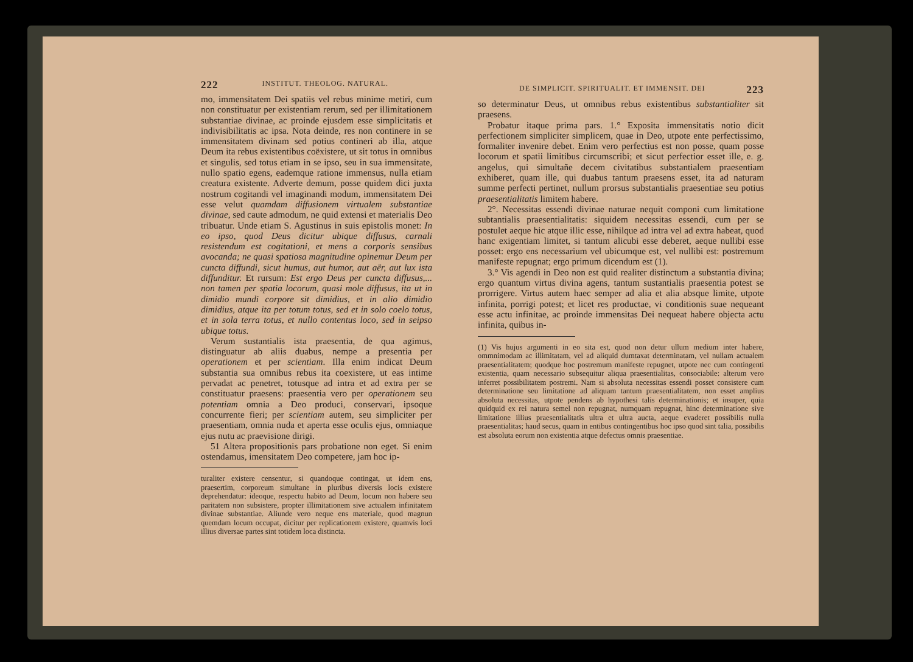222 INSTITUT. THEOLOG. NATURAL.
mo, immensitatem Dei spatiis vel rebus minime metiri, cum non constituatur per existentiam rerum, sed per illimitationem substantiae divinae, ac proinde ejusdem esse simplicitatis et indivisibilitatis ac ipsa. Nota deinde, res non continere in se immensitatem divinam sed potius contineri ab illa, atque Deum ita rebus existentibus coëxistere, ut sit totus in omnibus et singulis, sed totus etiam in se ipso, seu in sua immensitate, nullo spatio egens, eademque ratione immensus, nulla etiam creatura existente. Adverte demum, posse quidem dici juxta nostrum cogitandi vel imaginandi modum, immensitatem Dei esse velut quamdam diffusionem virtualem substantiae divinae, sed caute admodum, ne quid extensi et materialis Deo tribuatur. Unde etiam S. Agustinus in suis epistolis monet: In eo ipso, quod Deus dicitur ubique diffusus, carnali resistendum est cogitationi, et mens a corporis sensibus avocanda; ne quasi spatiosa magnitudine opinemur Deum per cuncta diffundi, sicut humus, aut humor, aut aër, aut lux ista diffunditur. Et rursum: Est ergo Deus per cuncta diffusus,... non tamen per spatia locorum, quasi mole diffusus, ita ut in dimidio mundi corpore sit dimidius, et in alio dimidio dimidius, atque ita per totum totus, sed et in solo coelo totus, et in sola terra totus, et nullo contentus loco, sed in seipso ubique totus.
Verum sustantialis ista praesentia, de qua agimus, distinguatur ab aliis duabus, nempe a presentia per operationem et per scientiam. Illa enim indicat Deum substantia sua omnibus rebus ita coexistere, ut eas intime pervadat ac penetret, totusque ad intra et ad extra per se constituatur praesens: praesentia vero per operationem seu potentiam omnia a Deo produci, conservari, ipsoque concurrente fieri; per scientiam autem, seu simpliciter per praesentiam, omnia nuda et aperta esse oculis ejus, omniaque ejus nutu ac praevisione dirigi.
51 Altera propositionis pars probatione non eget. Si enim ostendamus, imensitatem Deo competere, jam hoc ip-
turaliter existere censentur, si quandoque contingat, ut idem ens, praesertim, corporeum simultane in pluribus diversis locis existere deprehendatur: ideoque, respectu habito ad Deum, locum non habere seu paritatem non subsistere, propter illimitationem sive actualem infinitatem divinae substantiae. Aliunde vero neque ens materiale, quod magnun quemdam locum occupat, dicitur per replicationem existere, quamvis loci illius diversae partes sint totidem loca distincta.
DE SIMPLICIT. SPIRITUALIT. ET IMMENSIT. DEI 223
so determinatur Deus, ut omnibus rebus existentibus substantialiter sit praesens.
Probatur itaque prima pars. 1.° Exposita immensitatis notio dicit perfectionem simpliciter simplicem, quae in Deo, utpote ente perfectissimo, formaliter invenire debet. Enim vero perfectius est non posse, quam posse locorum et spatii limitibus circumscribi; et sicut perfectior esset ille, e. g. angelus, qui simultañe decem civitatibus substantialem praesentiam exhiberet, quam ille, qui duabus tantum praesens esset, ita ad naturam summe perfecti pertinet, nullum prorsus substantialis praesentiae seu potius praesentialitatis limitem habere.
2°. Necessitas essendi divinae naturae nequit componi cum limitatione subtantialis praesentialitatis: siquidem necessitas essendi, cum per se postulet aeque hic atque illic esse, nihilque ad intra vel ad extra habeat, quod hanc exigentiam limitet, si tantum alicubi esse deberet, aeque nullibi esse posset: ergo ens necessarium vel ubicumque est, vel nullibi est: postremum manifeste repugnat; ergo primum dicendum est (1).
3.° Vis agendi in Deo non est quid realiter distinctum a substantia divina; ergo quantum virtus divina agens, tantum sustantialis praesentia potest se prorrigere. Virtus autem haec semper ad alia et alia absque limite, utpote infinita, porrigi potest; et licet res productae, vi conditionis suae nequeant esse actu infinitae, ac proinde immensitas Dei nequeat habere objecta actu infinita, quibus in-
(1) Vis hujus argumenti in eo sita est, quod non detur ullum medium inter habere, ommnimodam ac illimitatam, vel ad aliquid dumtaxat determinatam, vel nullam actualem praesentialitatem; quodque hoc postremum manifeste repugnet, utpote nec cum contingenti existentia, quam necessario subsequitur aliqua praesentialitas, consociabile: alterum vero inferret possibilitatem postremi. Nam si absoluta necessitas essendi posset consistere cum determinatione seu limitatione ad aliquam tantum praesentialitatem, non esset amplius absoluta necessitas, utpote pendens ab hypothesi talis determinationis; et insuper, quia quidquid ex rei natura semel non repugnat, numquam repugnat, hinc determinatione sive limitatione illius praesentialitatis ultra et ultra aucta, aeque evaderet possibilis nulla praesentialitas; haud secus, quam in entibus contingentibus hoc ipso quod sint talia, possibilis est absoluta eorum non existentia atque defectus omnis praesentiae.